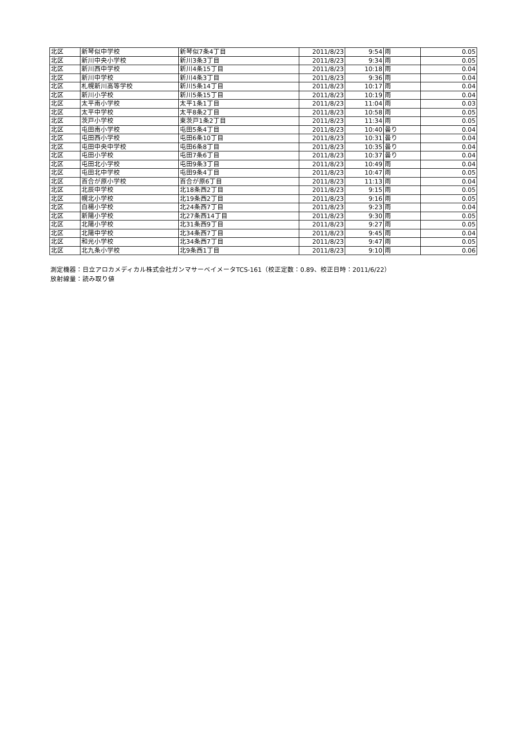| 北区 | 新琴似中学校 | 新琴似7条4丁目 | 2011/8/23 | 9:54 | 雨 | 0.05 |
| 北区 | 新川中央小学校 | 新川3条3丁目 | 2011/8/23 | 9:34 | 雨 | 0.05 |
| 北区 | 新川西中学校 | 新川4条15丁目 | 2011/8/23 | 10:18 | 雨 | 0.04 |
| 北区 | 新川中学校 | 新川4条3丁目 | 2011/8/23 | 9:36 | 雨 | 0.04 |
| 北区 | 札幌新川高等学校 | 新川5条14丁目 | 2011/8/23 | 10:17 | 雨 | 0.04 |
| 北区 | 新川小学校 | 新川5条15丁目 | 2011/8/23 | 10:19 | 雨 | 0.04 |
| 北区 | 太平南小学校 | 太平1条1丁目 | 2011/8/23 | 11:04 | 雨 | 0.03 |
| 北区 | 太平中学校 | 太平8条2丁目 | 2011/8/23 | 10:58 | 雨 | 0.05 |
| 北区 | 茨戸小学校 | 東茨戸1条2丁目 | 2011/8/23 | 11:34 | 雨 | 0.05 |
| 北区 | 屯田南小学校 | 屯田5条4丁目 | 2011/8/23 | 10:40 | 曇り | 0.04 |
| 北区 | 屯田西小学校 | 屯田6条10丁目 | 2011/8/23 | 10:31 | 曇り | 0.04 |
| 北区 | 屯田中央中学校 | 屯田6条8丁目 | 2011/8/23 | 10:35 | 曇り | 0.04 |
| 北区 | 屯田小学校 | 屯田7条6丁目 | 2011/8/23 | 10:37 | 曇り | 0.04 |
| 北区 | 屯田北小学校 | 屯田9条3丁目 | 2011/8/23 | 10:49 | 雨 | 0.04 |
| 北区 | 屯田北中学校 | 屯田9条4丁目 | 2011/8/23 | 10:47 | 雨 | 0.05 |
| 北区 | 百合が原小学校 | 百合が原6丁目 | 2011/8/23 | 11:13 | 雨 | 0.04 |
| 北区 | 北辰中学校 | 北18条西2丁目 | 2011/8/23 | 9:15 | 雨 | 0.05 |
| 北区 | 幌北小学校 | 北19条西2丁目 | 2011/8/23 | 9:16 | 雨 | 0.05 |
| 北区 | 白楊小学校 | 北24条西7丁目 | 2011/8/23 | 9:23 | 雨 | 0.04 |
| 北区 | 新陽小学校 | 北27条西14丁目 | 2011/8/23 | 9:30 | 雨 | 0.05 |
| 北区 | 北陽小学校 | 北31条西9丁目 | 2011/8/23 | 9:27 | 雨 | 0.05 |
| 北区 | 北陽中学校 | 北34条西7丁目 | 2011/8/23 | 9:45 | 雨 | 0.04 |
| 北区 | 和光小学校 | 北34条西7丁目 | 2011/8/23 | 9:47 | 雨 | 0.05 |
| 北区 | 北九条小学校 | 北9条西1丁目 | 2011/8/23 | 9:10 | 雨 | 0.06 |
測定機器：日立アロカメディカル株式会社ガンマサーベイメータTCS-161（校正定数：0.89、校正日時：2011/6/22）
放射線量：読み取り値